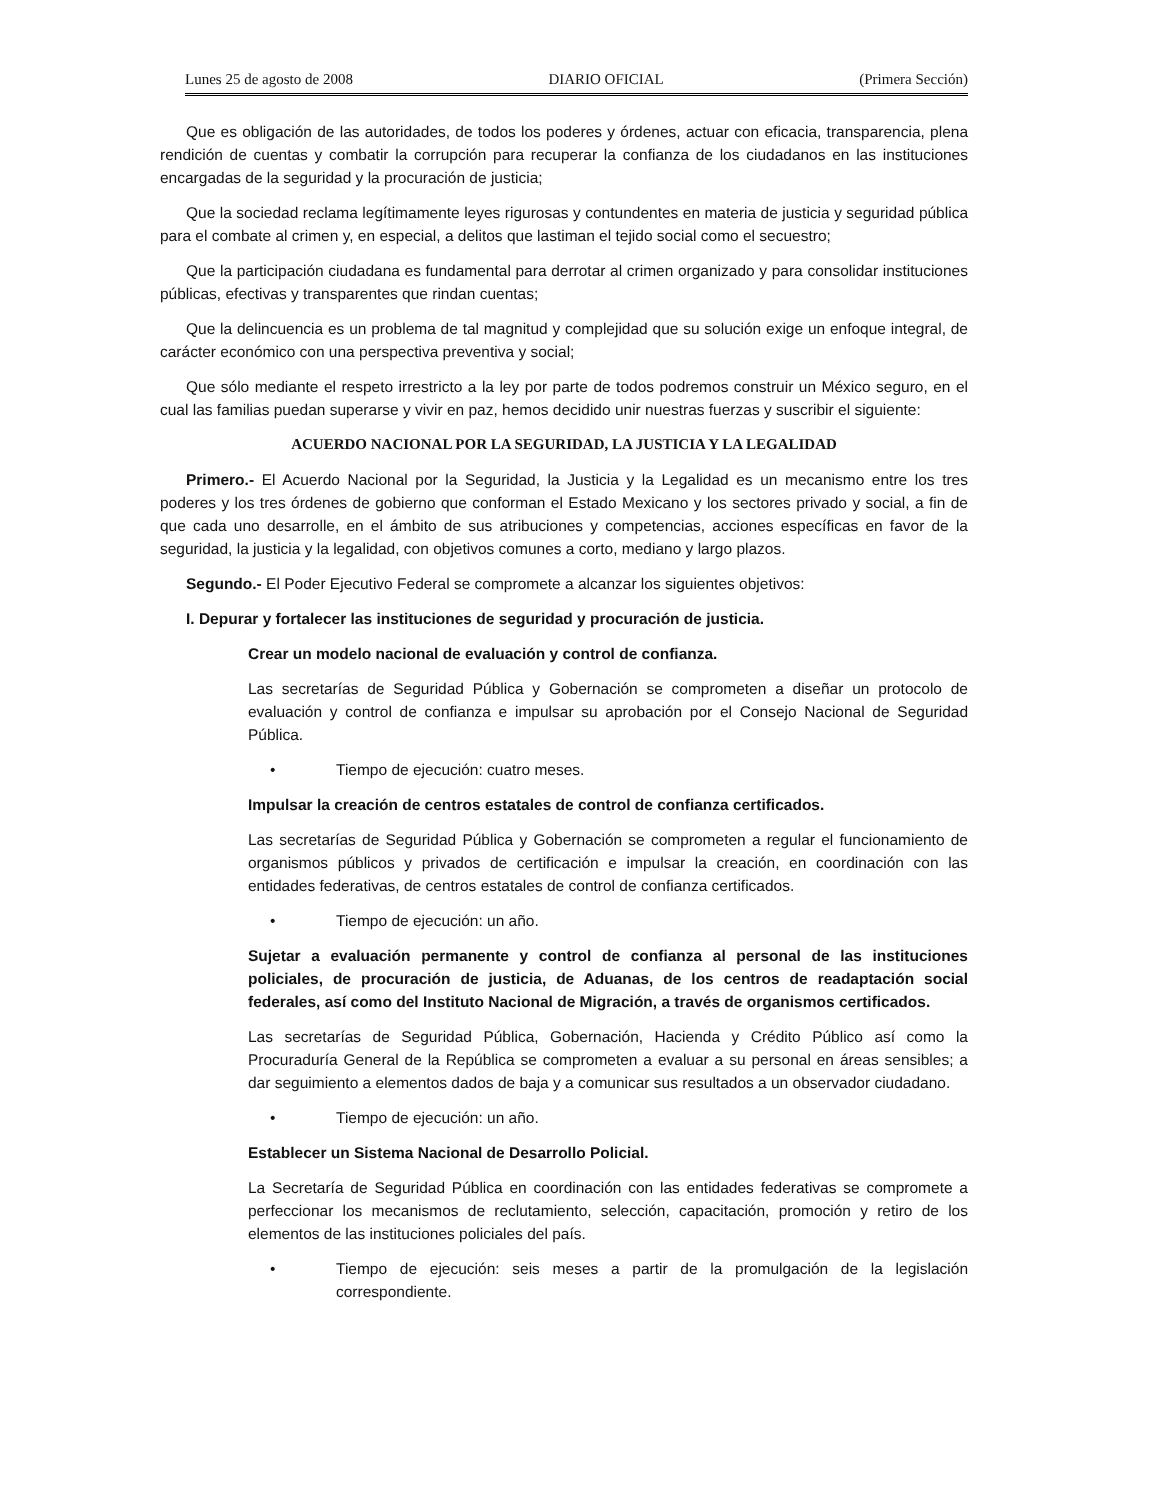Lunes 25 de agosto de 2008 DIARIO OFICIAL (Primera Sección)
Que es obligación de las autoridades, de todos los poderes y órdenes, actuar con eficacia, transparencia, plena rendición de cuentas y combatir la corrupción para recuperar la confianza de los ciudadanos en las instituciones encargadas de la seguridad y la procuración de justicia;
Que la sociedad reclama legítimamente leyes rigurosas y contundentes en materia de justicia y seguridad pública para el combate al crimen y, en especial, a delitos que lastiman el tejido social como el secuestro;
Que la participación ciudadana es fundamental para derrotar al crimen organizado y para consolidar instituciones públicas, efectivas y transparentes que rindan cuentas;
Que la delincuencia es un problema de tal magnitud y complejidad que su solución exige un enfoque integral, de carácter económico con una perspectiva preventiva y social;
Que sólo mediante el respeto irrestricto a la ley por parte de todos podremos construir un México seguro, en el cual las familias puedan superarse y vivir en paz, hemos decidido unir nuestras fuerzas y suscribir el siguiente:
ACUERDO NACIONAL POR LA SEGURIDAD, LA JUSTICIA Y LA LEGALIDAD
Primero.- El Acuerdo Nacional por la Seguridad, la Justicia y la Legalidad es un mecanismo entre los tres poderes y los tres órdenes de gobierno que conforman el Estado Mexicano y los sectores privado y social, a fin de que cada uno desarrolle, en el ámbito de sus atribuciones y competencias, acciones específicas en favor de la seguridad, la justicia y la legalidad, con objetivos comunes a corto, mediano y largo plazos.
Segundo.- El Poder Ejecutivo Federal se compromete a alcanzar los siguientes objetivos:
I. Depurar y fortalecer las instituciones de seguridad y procuración de justicia.
Crear un modelo nacional de evaluación y control de confianza.
Las secretarías de Seguridad Pública y Gobernación se comprometen a diseñar un protocolo de evaluación y control de confianza e impulsar su aprobación por el Consejo Nacional de Seguridad Pública.
• Tiempo de ejecución: cuatro meses.
Impulsar la creación de centros estatales de control de confianza certificados.
Las secretarías de Seguridad Pública y Gobernación se comprometen a regular el funcionamiento de organismos públicos y privados de certificación e impulsar la creación, en coordinación con las entidades federativas, de centros estatales de control de confianza certificados.
• Tiempo de ejecución: un año.
Sujetar a evaluación permanente y control de confianza al personal de las instituciones policiales, de procuración de justicia, de Aduanas, de los centros de readaptación social federales, así como del Instituto Nacional de Migración, a través de organismos certificados.
Las secretarías de Seguridad Pública, Gobernación, Hacienda y Crédito Público así como la Procuraduría General de la República se comprometen a evaluar a su personal en áreas sensibles; a dar seguimiento a elementos dados de baja y a comunicar sus resultados a un observador ciudadano.
• Tiempo de ejecución: un año.
Establecer un Sistema Nacional de Desarrollo Policial.
La Secretaría de Seguridad Pública en coordinación con las entidades federativas se compromete a perfeccionar los mecanismos de reclutamiento, selección, capacitación, promoción y retiro de los elementos de las instituciones policiales del país.
• Tiempo de ejecución: seis meses a partir de la promulgación de la legislación correspondiente.